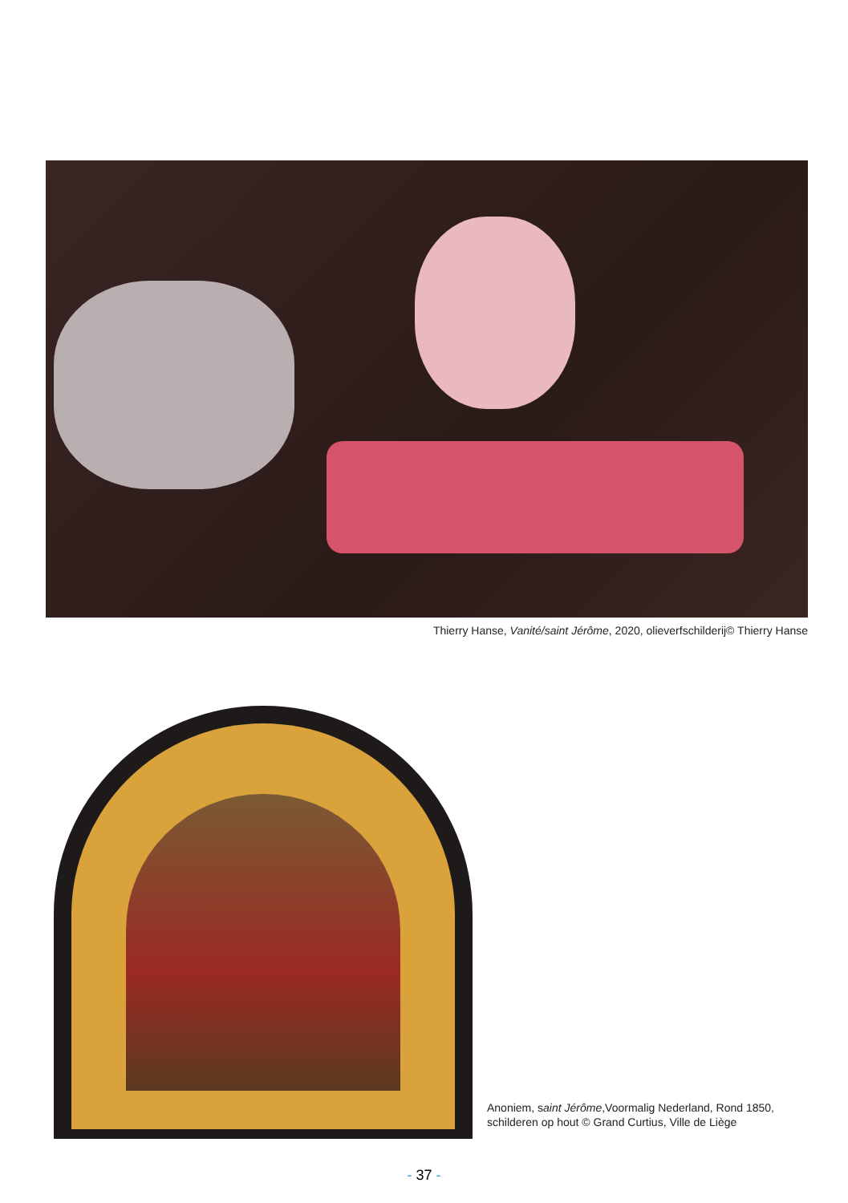Thierry Hanse, Vanité/saint Jérôme, 2020, olieverfschilderij© Thierry Hanse
Anoniem, saint Jérôme,Voormalig Nederland, Rond 1850, schilderen op hout © Grand Curtius, Ville de Liège
- 37 -